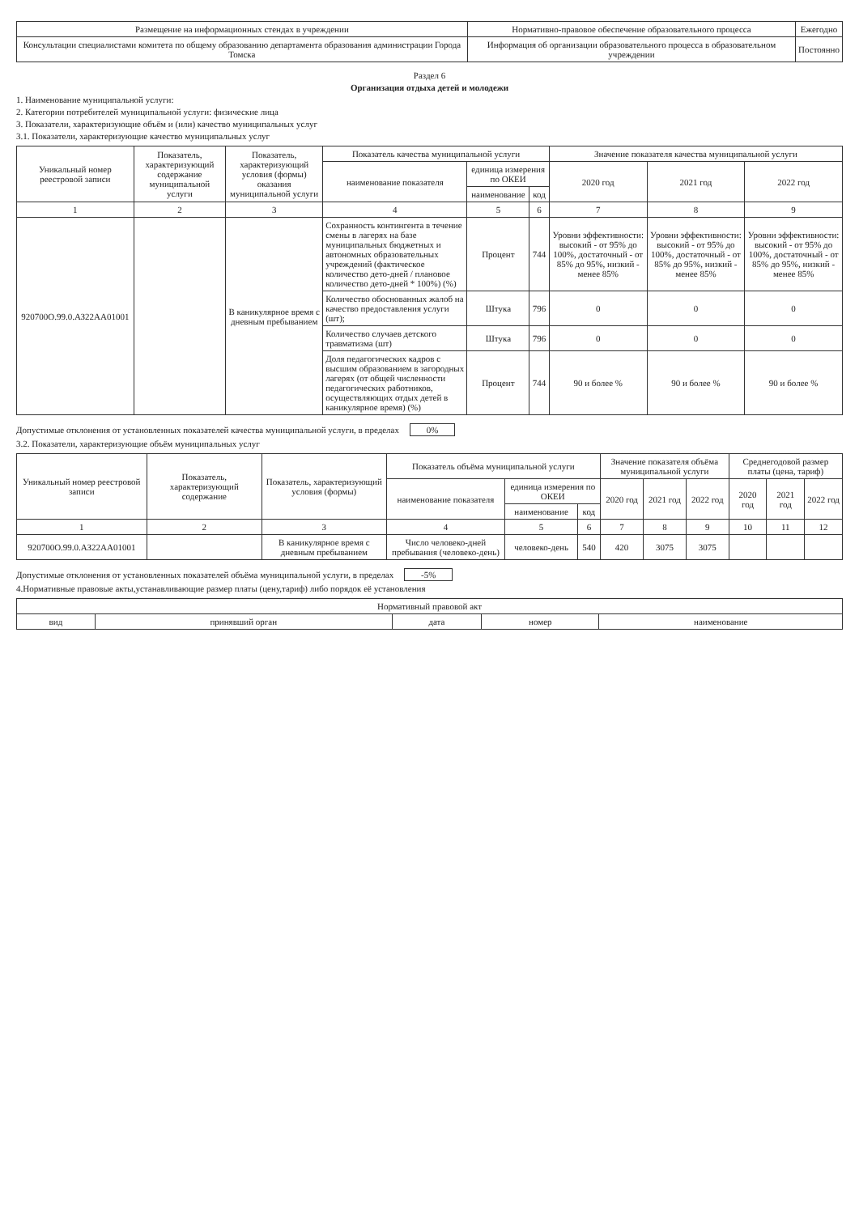| Размещение на информационных стендах в учреждении | Нормативно-правовое обеспечение образовательного процесса | Ежегодно |
| Консультации специалистами комитета по общему образованию департамента образования администрации Города Томска | Информация об организации образовательного процесса в образовательном учреждении | Постоянно |
Раздел 6
Организация отдыха детей и молодежи
1. Наименование муниципальной услуги:
2. Категории потребителей муниципальной услуги: физические лица
3. Показатели, характеризующие объём и (или) качество муниципальных услуг
3.1. Показатели, характеризующие качество муниципальных услуг
| Уникальный номер реестровой записи | Показатель, характеризующий содержание муниципальной услуги | Показатель, характеризующий условия (формы) оказания муниципальной услуги | Показатель качества муниципальной услуги | | | Значение показателя качества муниципальной услуги | | |
| --- | --- | --- | --- | --- | --- | --- | --- | --- |
| | | | наименование показателя | единица измерения по ОКЕИ | | 2020 год | 2021 год | 2022 год |
| | | | | наименование | код | | | |
| 1 | 2 | 3 | 4 | 5 | 6 | 7 | 8 | 9 |
| 920700О.99.0.АЗ22АА01001 | | В каникулярное время с дневным пребыванием | Сохранность контингента в течение смены в лагерях на базе муниципальных бюджетных и автономных образовательных учреждений (фактическое количество дето-дней / плановое количество дето-дней * 100%) (%) | Процент | 744 | Уровни эффективности: высокий - от 95% до 100%, достаточный - от 85% до 95%, низкий - менее 85% | Уровни эффективности: высокий - от 95% до 100%, достаточный - от 85% до 95%, низкий - менее 85% | Уровни эффективности: высокий - от 95% до 100%, достаточный - от 85% до 95%, низкий - менее 85% |
| | | | Количество обоснованных жалоб на качество предоставления услуги (шт); | Штука | 796 | 0 | 0 | 0 |
| | | | Количество случаев детского травматизма (шт) | Штука | 796 | 0 | 0 | 0 |
| | | | Доля педагогических кадров с высшим образованием в загородных лагерях (от общей численности педагогических работников, осуществляющих отдых детей в каникулярное время) (%) | Процент | 744 | 90 и более % | 90 и более % | 90 и более % |
Допустимые отклонения от установленных показателей качества муниципальной услуги, в пределах 0%
3.2. Показатели, характеризующие объём муниципальных услуг
| Уникальный номер реестровой записи | Показатель, характеризующий содержание | Показатель, характеризующий условия (формы) | Показатель объёма муниципальной услуги | | | Значение показателя объёма муниципальной услуги | | | Среднегодовой размер платы (цена, тариф) | | |
| --- | --- | --- | --- | --- | --- | --- | --- | --- | --- | --- | --- |
| | | | наименование показателя | единица измерения по ОКЕИ | | 2020 год | 2021 год | 2022 год | 2020 год | 2021 год | 2022 год |
| | | | | наименование | код | | | | | | |
| 1 | 2 | 3 | 4 | 5 | 6 | 7 | 8 | 9 | 10 | 11 | 12 |
| 920700О.99.0.АЗ22АА01001 | | В каникулярное время с дневным пребыванием | Число человеко-дней пребывания (человеко-день) | человеко-день | 540 | 420 | 3075 | 3075 | | | |
Допустимые отклонения от установленных показателей объёма муниципальной услуги, в пределах -5%
4.Нормативные правовые акты,устанавливающие размер платы (цену,тариф) либо порядок её установления
| Нормативный правовой акт | | | | |
| --- | --- | --- | --- | --- |
| вид | принявший орган | дата | номер | наименование |